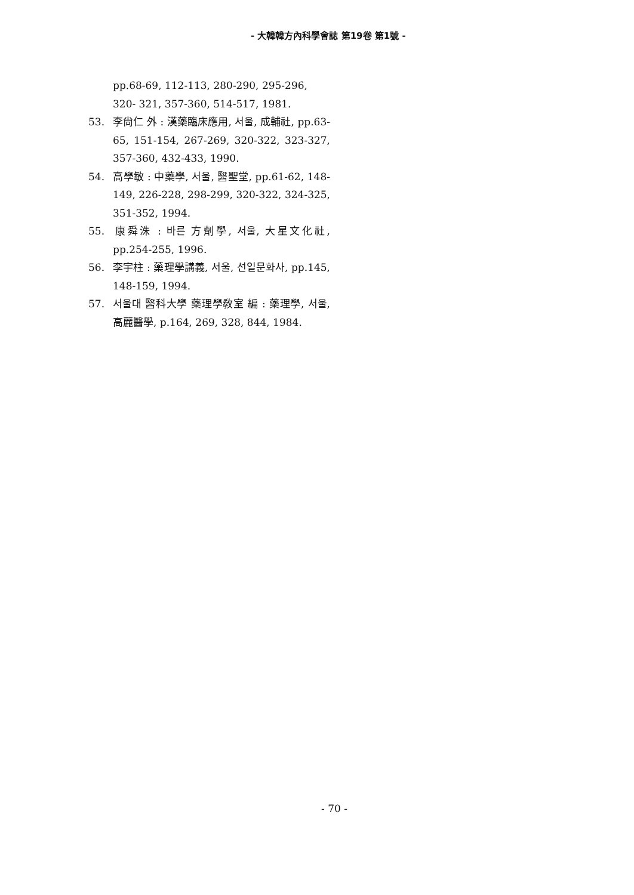- 大韓韓方內科學會誌 第19卷 第1號 -
pp.68-69, 112-113, 280-290, 295-296, 320- 321, 357-360, 514-517, 1981.
53. 李尙仁 外 : 漢藥臨床應用, 서울, 成輔社, pp.63-65, 151-154, 267-269, 320-322, 323-327, 357-360, 432-433, 1990.
54. 高學敏 : 中藥學, 서울, 醫聖堂, pp.61-62, 148-149, 226-228, 298-299, 320-322, 324-325, 351-352, 1994.
55. 康舜洙 : 바른 方劑學, 서울, 大星文化社, pp.254-255, 1996.
56. 李宇柱 : 藥理學講義, 서울, 선일문화사, pp.145, 148-159, 1994.
57. 서울대 醫科大學 藥理學敎室 編 : 藥理學, 서울, 高麗醫學, p.164, 269, 328, 844, 1984.
- 70 -